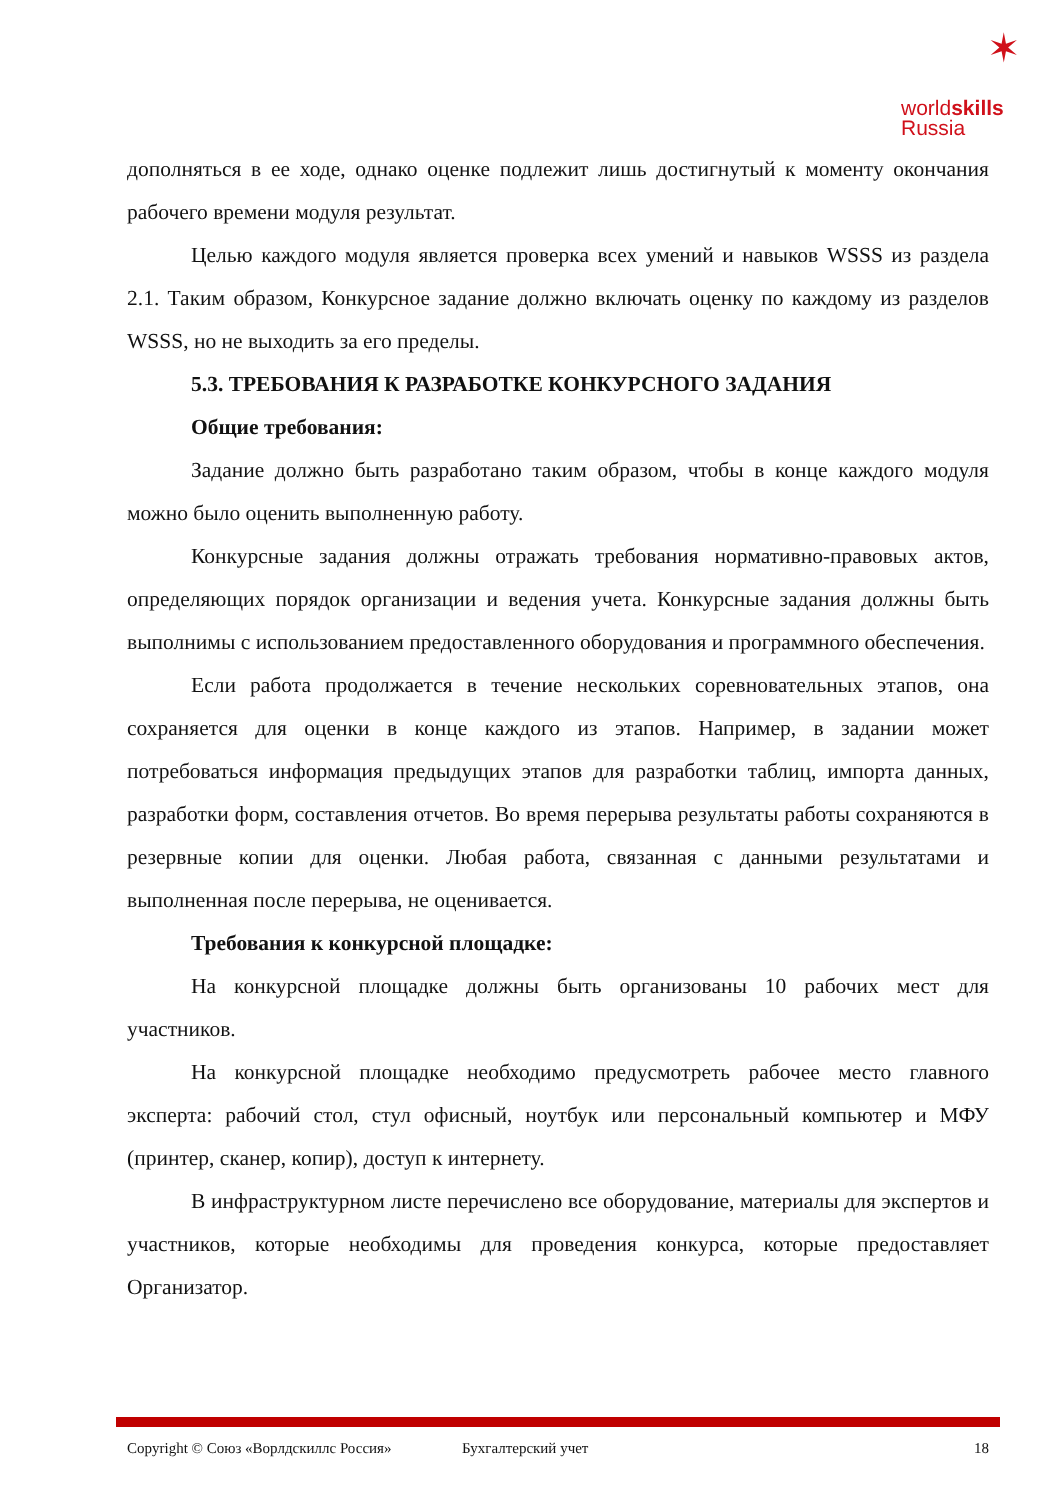✶
worldskills
Russia
дополняться в ее ходе, однако оценке подлежит лишь достигнутый к моменту окончания рабочего времени модуля результат.
Целью каждого модуля является проверка всех умений и навыков WSSS из раздела 2.1. Таким образом, Конкурсное задание должно включать оценку по каждому из разделов WSSS, но не выходить за его пределы.
5.3. ТРЕБОВАНИЯ К РАЗРАБОТКЕ КОНКУРСНОГО ЗАДАНИЯ
Общие требования:
Задание должно быть разработано таким образом, чтобы в конце каждого модуля можно было оценить выполненную работу.
Конкурсные задания должны отражать требования нормативно-правовых актов, определяющих порядок организации и ведения учета. Конкурсные задания должны быть выполнимы с использованием предоставленного оборудования и программного обеспечения.
Если работа продолжается в течение нескольких соревновательных этапов, она сохраняется для оценки в конце каждого из этапов. Например, в задании может потребоваться информация предыдущих этапов для разработки таблиц, импорта данных, разработки форм, составления отчетов. Во время перерыва результаты работы сохраняются в резервные копии для оценки. Любая работа, связанная с данными результатами и выполненная после перерыва, не оценивается.
Требования к конкурсной площадке:
На конкурсной площадке должны быть организованы 10 рабочих мест для участников.
На конкурсной площадке необходимо предусмотреть рабочее место главного эксперта: рабочий стол, стул офисный, ноутбук или персональный компьютер и МФУ (принтер, сканер, копир), доступ к интернету.
В инфраструктурном листе перечислено все оборудование, материалы для экспертов и участников, которые необходимы для проведения конкурса, которые предоставляет Организатор.
Copyright © Союз «Ворлдскиллс Россия» Бухгалтерский учет 18